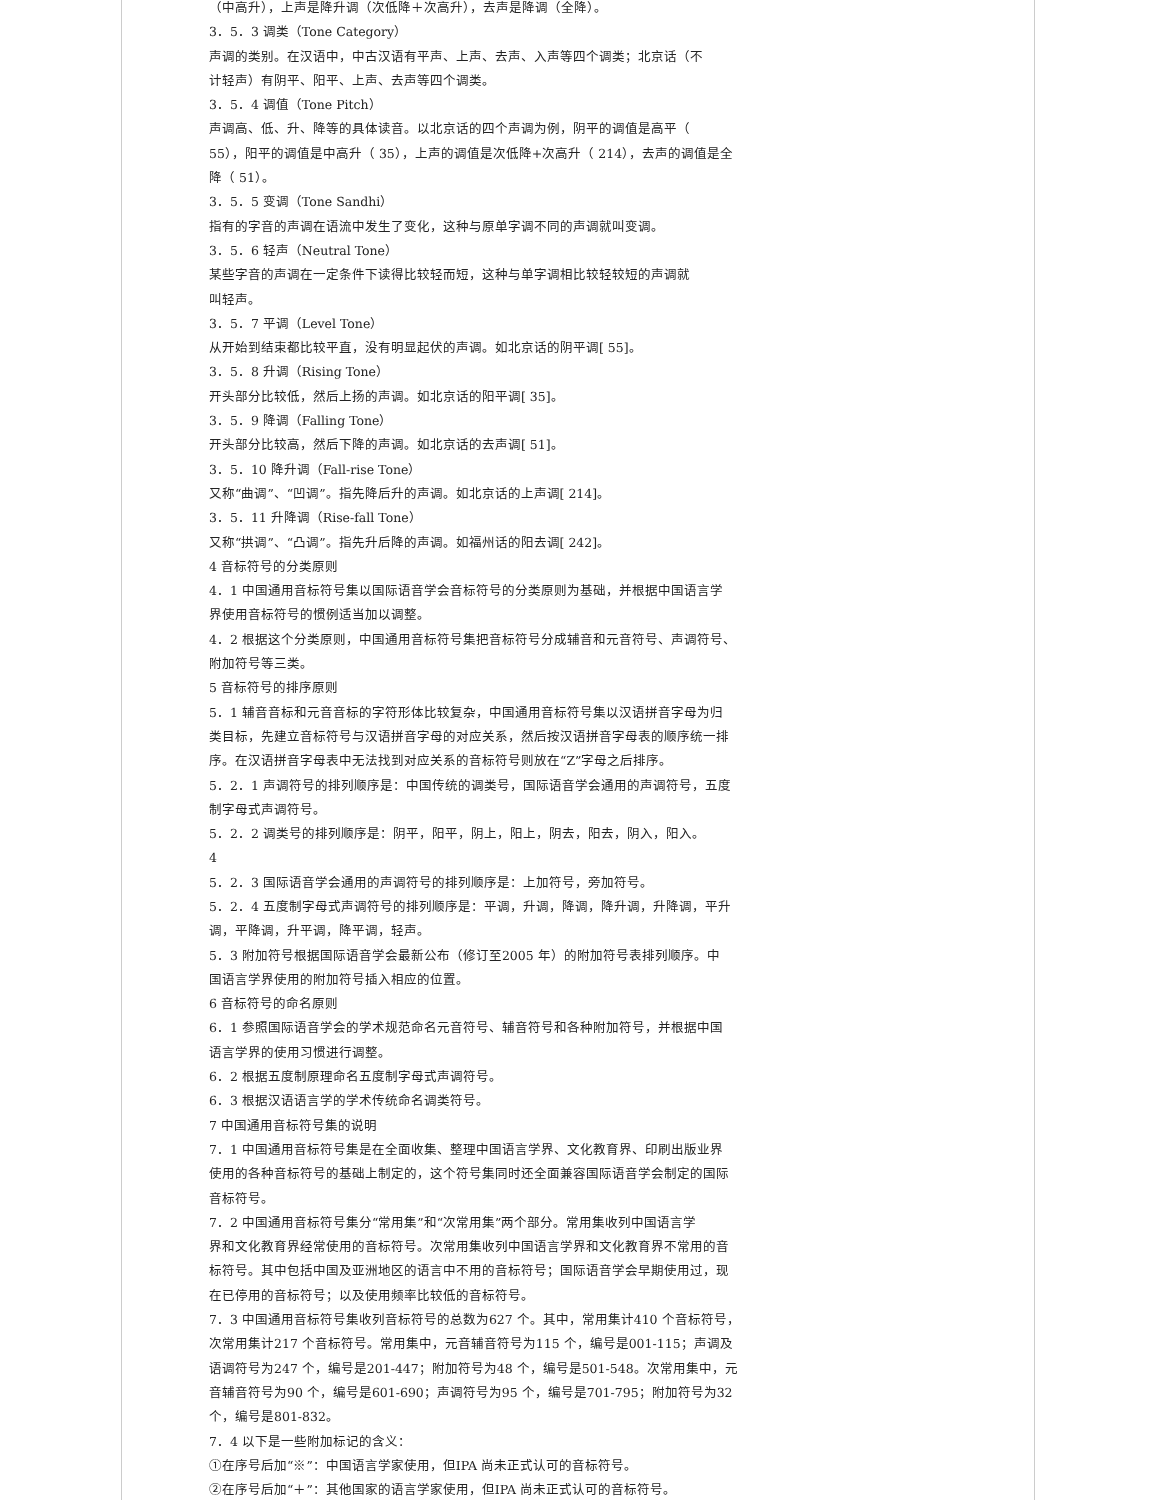（中高升），上声是降升调（次低降＋次高升），去声是降调（全降）。
3．5．3 调类（Tone Category）
声调的类别。在汉语中，中古汉语有平声、上声、去声、入声等四个调类；北京话（不
计轻声）有阴平、阳平、上声、去声等四个调类。
3．5．4 调值（Tone Pitch）
声调高、低、升、降等的具体读音。以北京话的四个声调为例，阴平的调值是高平（
55），阳平的调值是中高升（ 35），上声的调值是次低降+次高升（ 214），去声的调值是全
降（ 51）。
3．5．5 变调（Tone Sandhi）
指有的字音的声调在语流中发生了变化，这种与原单字调不同的声调就叫变调。
3．5．6 轻声（Neutral Tone）
某些字音的声调在一定条件下读得比较轻而短，这种与单字调相比较轻较短的声调就
叫轻声。
3．5．7 平调（Level Tone）
从开始到结束都比较平直，没有明显起伏的声调。如北京话的阴平调[ 55]。
3．5．8 升调（Rising Tone）
开头部分比较低，然后上扬的声调。如北京话的阳平调[ 35]。
3．5．9 降调（Falling Tone）
开头部分比较高，然后下降的声调。如北京话的去声调[ 51]。
3．5．10 降升调（Fall-rise Tone）
又称“曲调”、“凹调”。指先降后升的声调。如北京话的上声调[ 214]。
3．5．11 升降调（Rise-fall Tone）
又称“拱调”、“凸调”。指先升后降的声调。如福州话的阳去调[ 242]。
4 音标符号的分类原则
4．1 中国通用音标符号集以国际语音学会音标符号的分类原则为基础，并根据中国语言学
界使用音标符号的惯例适当加以调整。
4．2 根据这个分类原则，中国通用音标符号集把音标符号分成辅音和元音符号、声调符号、
附加符号等三类。
5 音标符号的排序原则
5．1 辅音音标和元音音标的字符形体比较复杂，中国通用音标符号集以汉语拼音字母为归
类目标，先建立音标符号与汉语拼音字母的对应关系，然后按汉语拼音字母表的顺序统一排
序。在汉语拼音字母表中无法找到对应关系的音标符号则放在“Z”字母之后排序。
5．2．1 声调符号的排列顺序是：中国传统的调类号，国际语音学会通用的声调符号，五度
制字母式声调符号。
5．2．2 调类号的排列顺序是：阴平，阳平，阴上，阳上，阴去，阳去，阴入，阳入。
4
5．2．3 国际语音学会通用的声调符号的排列顺序是：上加符号，旁加符号。
5．2．4 五度制字母式声调符号的排列顺序是：平调，升调，降调，降升调，升降调，平升
调，平降调，升平调，降平调，轻声。
5．3 附加符号根据国际语音学会最新公布（修订至2005 年）的附加符号表排列顺序。中
国语言学界使用的附加符号插入相应的位置。
6 音标符号的命名原则
6．1 参照国际语音学会的学术规范命名元音符号、辅音符号和各种附加符号，并根据中国
语言学界的使用习惯进行调整。
6．2 根据五度制原理命名五度制字母式声调符号。
6．3 根据汉语语言学的学术传统命名调类符号。
7 中国通用音标符号集的说明
7．1 中国通用音标符号集是在全面收集、整理中国语言学界、文化教育界、印刷出版业界
使用的各种音标符号的基础上制定的，这个符号集同时还全面兼容国际语音学会制定的国际
音标符号。
7．2 中国通用音标符号集分“常用集”和“次常用集”两个部分。常用集收列中国语言学
界和文化教育界经常使用的音标符号。次常用集收列中国语言学界和文化教育界不常用的音
标符号。其中包括中国及亚洲地区的语言中不用的音标符号；国际语音学会早期使用过，现
在已停用的音标符号；以及使用频率比较低的音标符号。
7．3 中国通用音标符号集收列音标符号的总数为627 个。其中，常用集计410 个音标符号，
次常用集计217 个音标符号。常用集中，元音辅音符号为115 个，编号是001-115；声调及
语调符号为247 个，编号是201-447；附加符号为48 个，编号是501-548。次常用集中，元
音辅音符号为90 个，编号是601-690；声调符号为95 个，编号是701-795；附加符号为32
个，编号是801-832。
7．4 以下是一些附加标记的含义：
①在序号后加“※”：中国语言学家使用，但IPA 尚未正式认可的音标符号。
②在序号后加“＋”：其他国家的语言学家使用，但IPA 尚未正式认可的音标符号。